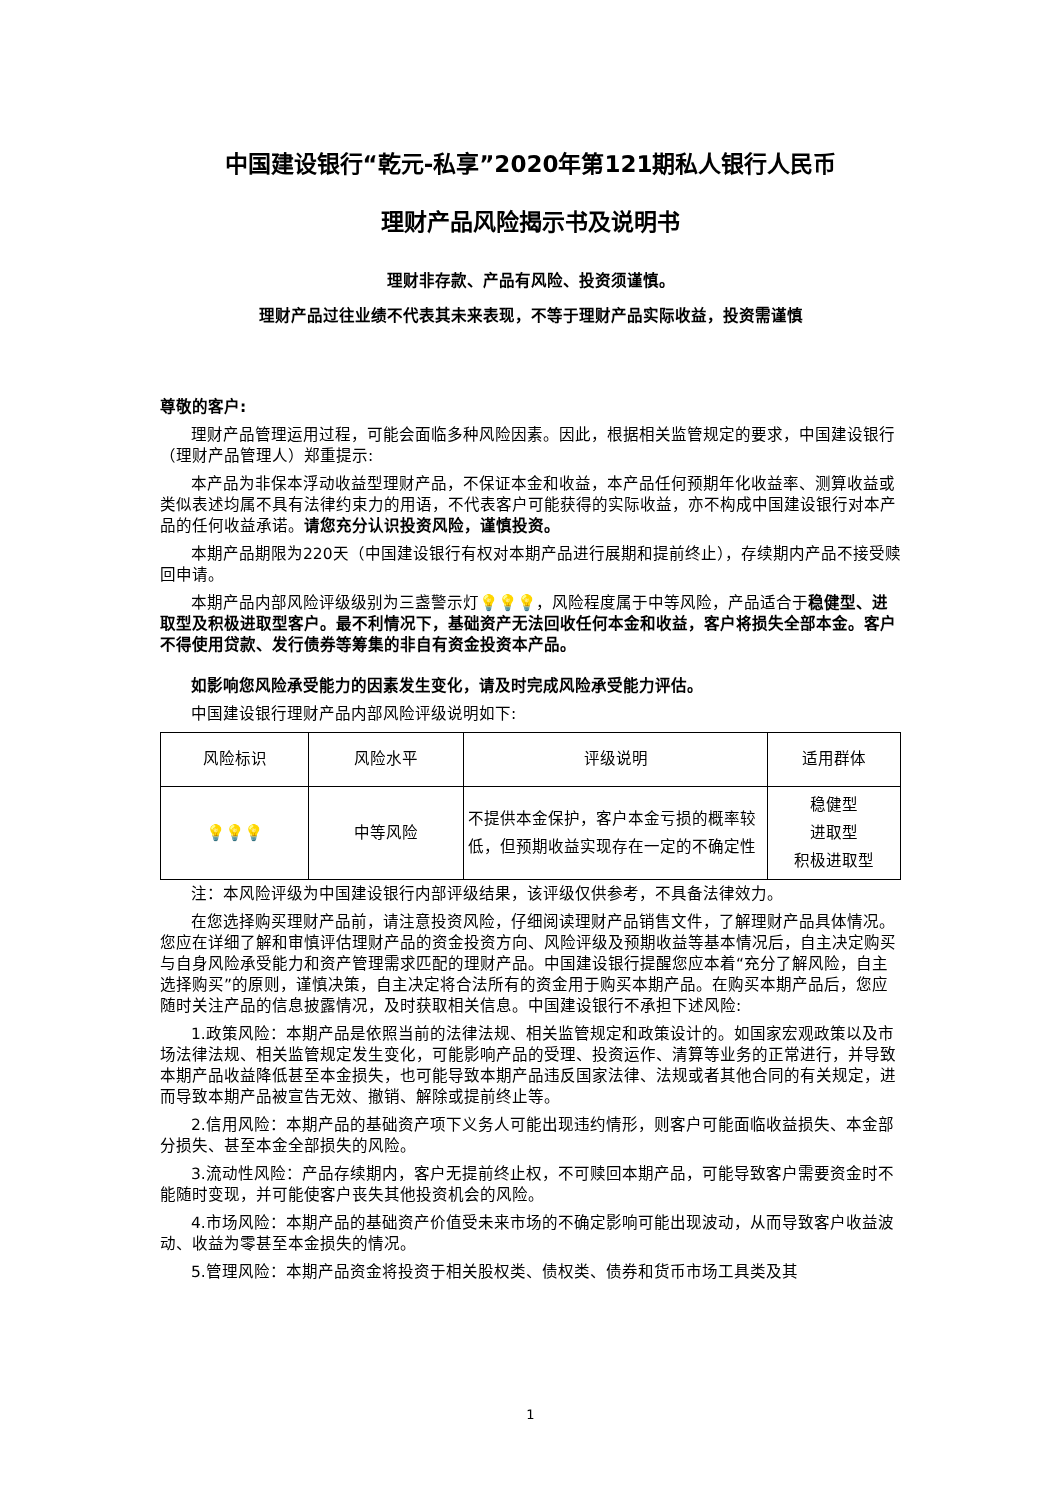中国建设银行“乾元-私享”2020年第121期私人银行人民币
理财产品风险揭示书及说明书
理财非存款、产品有风险、投资须谨慎。
理财产品过往业绩不代表其未来表现，不等于理财产品实际收益，投资需谨慎
尊敬的客户:
理财产品管理运用过程，可能会面临多种风险因素。因此，根据相关监管规定的要求，中国建设银行（理财产品管理人）郑重提示:
本产品为非保本浮动收益型理财产品，不保证本金和收益，本产品任何预期年化收益率、测算收益或类似表述均属不具有法律约束力的用语，不代表客户可能获得的实际收益，亦不构成中国建设银行对本产品的任何收益承诺。请您充分认识投资风险，谨慎投资。
本期产品期限为220天（中国建设银行有权对本期产品进行展期和提前终止），存续期内产品不接受赎回申请。
本期产品内部风险评级级别为三盏警示灯💡💡💡，风险程度属于中等风险，产品适合于稳健型、进取型及积极进取型客户。最不利情况下，基础资产无法回收任何本金和收益，客户将损失全部本金。客户不得使用贷款、发行债券等筹集的非自有资金投资本产品。
如影响您风险承受能力的因素发生变化，请及时完成风险承受能力评估。
中国建设银行理财产品内部风险评级说明如下:
| 风险标识 | 风险水平 | 评级说明 | 适用群体 |
| 💡💡💡 | 中等风险 | 不提供本金保护，客户本金亏损的概率较低，但预期收益实现存在一定的不确定性 | 稳健型 进取型 积极进取型 |
注：本风险评级为中国建设银行内部评级结果，该评级仅供参考，不具备法律效力。
在您选择购买理财产品前，请注意投资风险，仔细阅读理财产品销售文件，了解理财产品具体情况。您应在详细了解和审慎评估理财产品的资金投资方向、风险评级及预期收益等基本情况后，自主决定购买与自身风险承受能力和资产管理需求匹配的理财产品。中国建设银行提醒您应本着“充分了解风险，自主选择购买”的原则，谨慎决策，自主决定将合法所有的资金用于购买本期产品。在购买本期产品后，您应随时关注产品的信息披露情况，及时获取相关信息。中国建设银行不承担下述风险:
1.政策风险：本期产品是依照当前的法律法规、相关监管规定和政策设计的。如国家宏观政策以及市场法律法规、相关监管规定发生变化，可能影响产品的受理、投资运作、清算等业务的正常进行，并导致本期产品收益降低甚至本金损失，也可能导致本期产品违反国家法律、法规或者其他合同的有关规定，进而导致本期产品被宣告无效、撤销、解除或提前终止等。
2.信用风险：本期产品的基础资产项下义务人可能出现违约情形，则客户可能面临收益损失、本金部分损失、甚至本金全部损失的风险。
3.流动性风险：产品存续期内，客户无提前终止权，不可赎回本期产品，可能导致客户需要资金时不能随时变现，并可能使客户丧失其他投资机会的风险。
4.市场风险：本期产品的基础资产价值受未来市场的不确定影响可能出现波动，从而导致客户收益波动、收益为零甚至本金损失的情况。
5.管理风险：本期产品资金将投资于相关股权类、债权类、债券和货币市场工具类及其
1